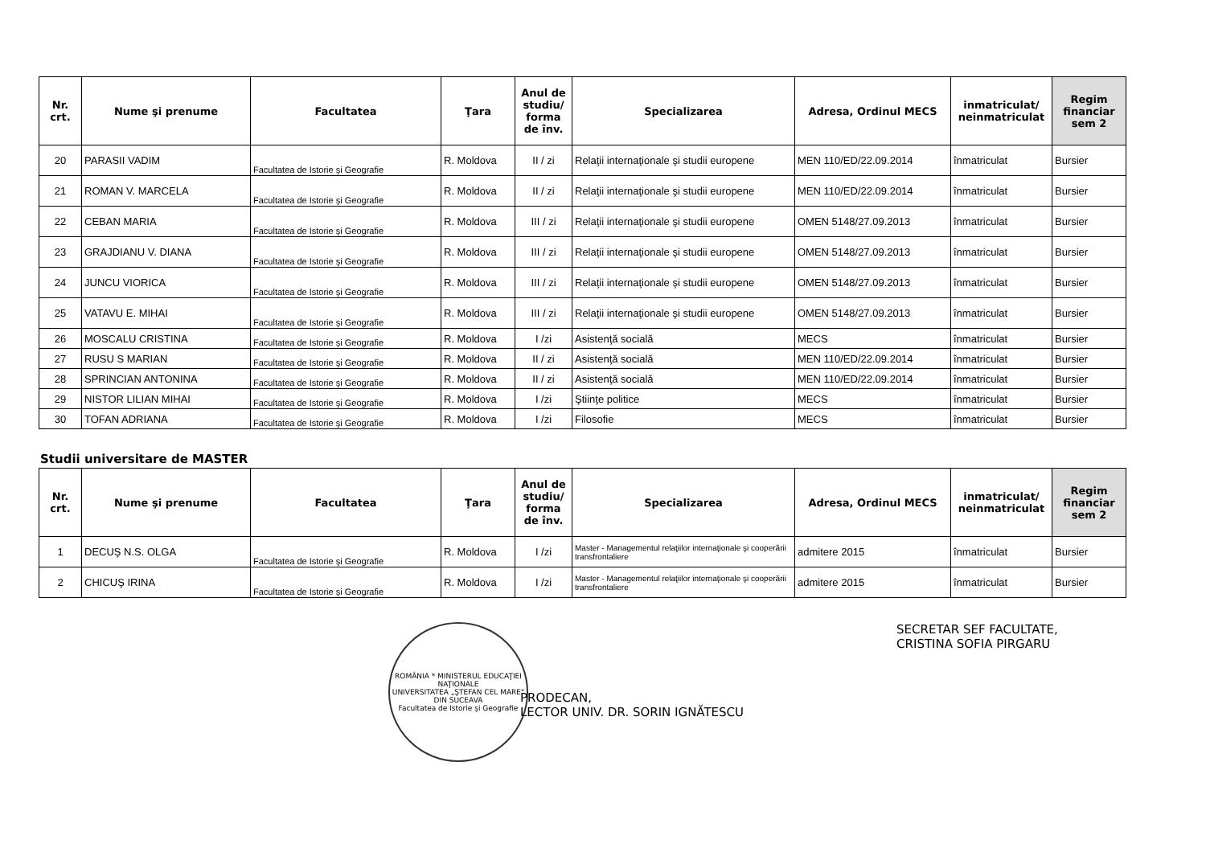| Nr. crt. | Nume şi prenume | Facultatea | Ţara | Anul de studiu/ forma de înv. | Specializarea | Adresa, Ordinul MECS | inmatriculat/ neinmatriculat | Regim financiar sem 2 |
| --- | --- | --- | --- | --- | --- | --- | --- | --- |
| 20 | PARASII VADIM | Facultatea de Istorie şi Geografie | R. Moldova | II / zi | Relaţii internaţionale şi studii europene | MEN 110/ED/22.09.2014 | înmatriculat | Bursier |
| 21 | ROMAN V. MARCELA | Facultatea de Istorie şi Geografie | R. Moldova | II / zi | Relaţii internaţionale şi studii europene | MEN 110/ED/22.09.2014 | înmatriculat | Bursier |
| 22 | CEBAN MARIA | Facultatea de Istorie şi Geografie | R. Moldova | III / zi | Relaţii internaţionale şi studii europene | OMEN 5148/27.09.2013 | înmatriculat | Bursier |
| 23 | GRAJDIANU V. DIANA | Facultatea de Istorie şi Geografie | R. Moldova | III / zi | Relaţii internaţionale şi studii europene | OMEN 5148/27.09.2013 | înmatriculat | Bursier |
| 24 | JUNCU VIORICA | Facultatea de Istorie şi Geografie | R. Moldova | III / zi | Relaţii internaţionale şi studii europene | OMEN 5148/27.09.2013 | înmatriculat | Bursier |
| 25 | VATAVU E. MIHAI | Facultatea de Istorie şi Geografie | R. Moldova | III / zi | Relaţii internaţionale şi studii europene | OMEN 5148/27.09.2013 | înmatriculat | Bursier |
| 26 | MOSCALU CRISTINA | Facultatea de Istorie şi Geografie | R. Moldova | I /zi | Asistenţă socială | MECS | înmatriculat | Bursier |
| 27 | RUSU S MARIAN | Facultatea de Istorie şi Geografie | R. Moldova | II / zi | Asistenţă socială | MEN 110/ED/22.09.2014 | înmatriculat | Bursier |
| 28 | SPRINCIAN ANTONINA | Facultatea de Istorie şi Geografie | R. Moldova | II / zi | Asistenţă socială | MEN 110/ED/22.09.2014 | înmatriculat | Bursier |
| 29 | NISTOR LILIAN MIHAI | Facultatea de Istorie şi Geografie | R. Moldova | I /zi | Ştiinţe politice | MECS | înmatriculat | Bursier |
| 30 | TOFAN ADRIANA | Facultatea de Istorie şi Geografie | R. Moldova | I /zi | Filosofie | MECS | înmatriculat | Bursier |
Studii universitare de MASTER
| Nr. crt. | Nume şi prenume | Facultatea | Ţara | Anul de studiu/ forma de înv. | Specializarea | Adresa, Ordinul MECS | inmatriculat/ neinmatriculat | Regim financiar sem 2 |
| --- | --- | --- | --- | --- | --- | --- | --- | --- |
| 1 | DECUŞ N.S. OLGA | Facultatea de Istorie şi Geografie | R. Moldova | I /zi | Master - Managementul relaţiilor internaţionale şi cooperării transfrontaliere | admitere 2015 | înmatriculat | Bursier |
| 2 | CHICUŞ IRINA | Facultatea de Istorie şi Geografie | R. Moldova | I /zi | Master - Managementul relaţiilor internaţionale şi cooperării transfrontaliere | admitere 2015 | înmatriculat | Bursier |
ROMÂNIA * MINISTERUL EDUCAŢIEI NAŢIONALE
UNIVERSITATEA „ŞTEFAN CEL MARE" DIN SUCEAVA
Facultatea de Istorie şi Geografie
PRODECAN,
LECTOR UNIV. DR. SORIN IGNĂTESCU
SECRETAR SEF FACULTATE,
CRISTINA SOFIA PIRGARU